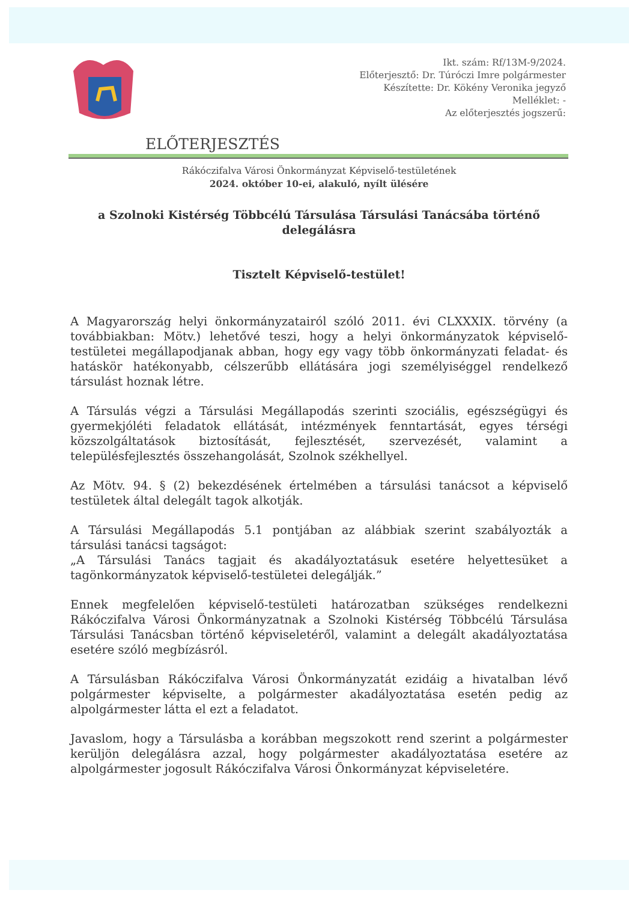Ikt. szám: Rf/13M-9/2024.
Előterjesztő: Dr. Túróczi Imre polgármester
Készítette: Dr. Kökény Veronika jegyző
Melléklet: -
Az előterjesztés jogszerű:
ELŐTERJESZTÉS
Rákóczifalva Városi Önkormányzat Képviselő-testületének
2024. október 10-ei, alakuló, nyílt ülésére
a Szolnoki Kistérség Többcélú Társulása Társulási Tanácsába történő delegálásra
Tisztelt Képviselő-testület!
A Magyarország helyi önkormányzatairól szóló 2011. évi CLXXXIX. törvény (a továbbiakban: Mötv.) lehetővé teszi, hogy a helyi önkormányzatok képviselő-testületei megállapodjanak abban, hogy egy vagy több önkormányzati feladat- és hatáskör hatékonyabb, célszerűbb ellátására jogi személyiséggel rendelkező társulást hoznak létre.
A Társulás végzi a Társulási Megállapodás szerinti szociális, egészségügyi és gyermekjóléti feladatok ellátását, intézmények fenntartását, egyes térségi közszolgáltatások biztosítását, fejlesztését, szervezését, valamint a településfejlesztés összehangolását, Szolnok székhellyel.
Az Mötv. 94. § (2) bekezdésének értelmében a társulási tanácsot a képviselő testületek által delegált tagok alkotják.
A Társulási Megállapodás 5.1 pontjában az alábbiak szerint szabályozták a társulási tanácsi tagságot:
„A Társulási Tanács tagjait és akadályoztatásuk esetére helyettesüket a tagönkormányzatok képviselő-testületei delegálják.”
Ennek megfelelően képviselő-testületi határozatban szükséges rendelkezni Rákóczifalva Városi Önkormányzatnak a Szolnoki Kistérség Többcélú Társulása Társulási Tanácsban történő képviseletéről, valamint a delegált akadályoztatása esetére szóló megbízásról.
A Társulásban Rákóczifalva Városi Önkormányzatát ezidáig a hivatalban lévő polgármester képviselte, a polgármester akadályoztatása esetén pedig az alpolgármester látta el ezt a feladatot.
Javaslom, hogy a Társulásba a korábban megszokott rend szerint a polgármester kerüljön delegálásra azzal, hogy polgármester akadályoztatása esetére az alpolgármester jogosult Rákóczifalva Városi Önkormányzat képviseletére.